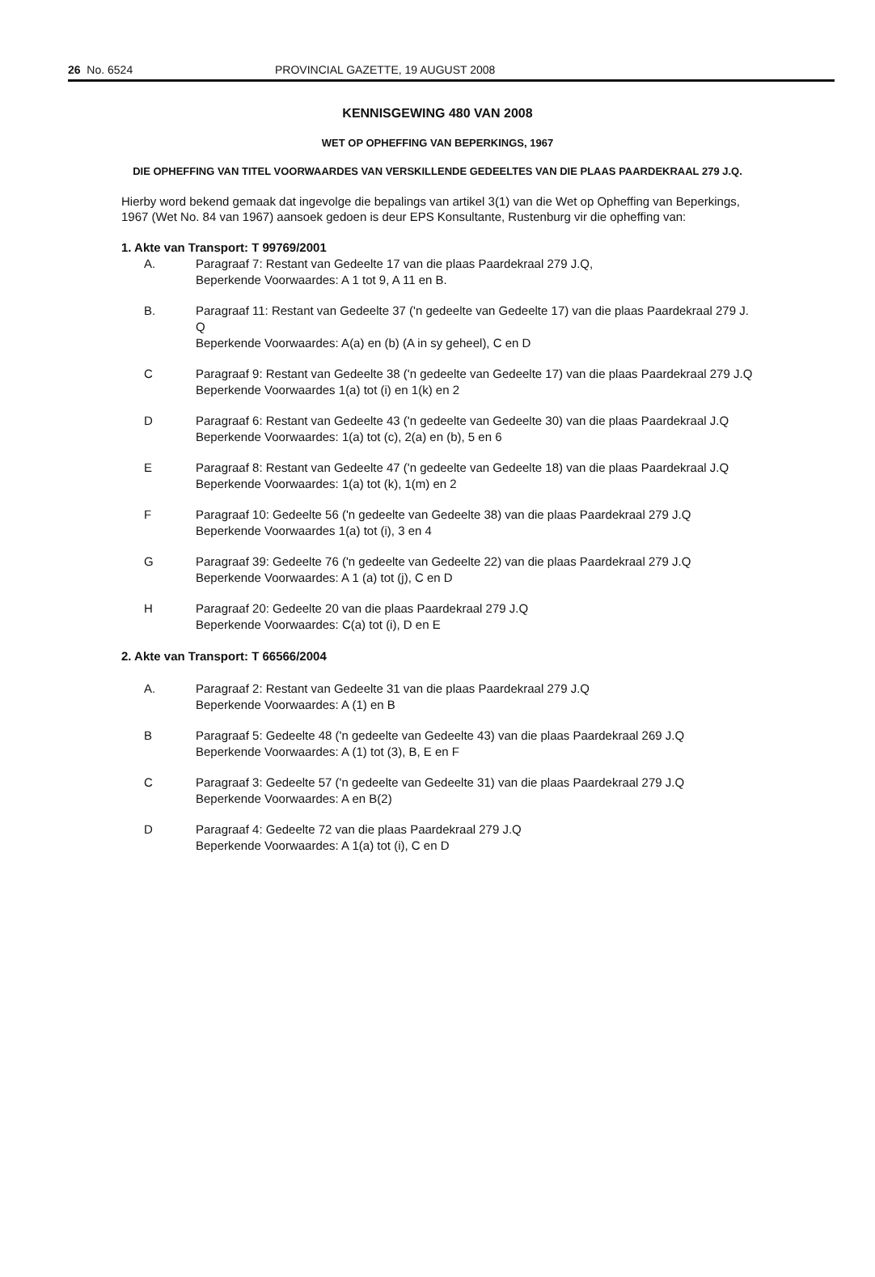26 No. 6524 PROVINCIAL GAZETTE, 19 AUGUST 2008
KENNISGEWING 480 VAN 2008
WET OP OPHEFFING VAN BEPERKINGS, 1967
DIE OPHEFFING VAN TITEL VOORWAARDES VAN VERSKILLENDE GEDEELTES VAN DIE PLAAS PAARDEKRAAL 279 J.Q.
Hierby word bekend gemaak dat ingevolge die bepalings van artikel 3(1) van die Wet op Opheffing van Beperkings, 1967 (Wet No. 84 van 1967) aansoek gedoen is deur EPS Konsultante, Rustenburg vir die opheffing van:
1. Akte van Transport: T 99769/2001
A. Paragraaf 7: Restant van Gedeelte 17 van die plaas Paardekraal 279 J.Q,
Beperkende Voorwaardes: A 1 tot 9, A 11 en B.
B. Paragraaf 11: Restant van Gedeelte 37 ('n gedeelte van Gedeelte 17) van die plaas Paardekraal 279 J. Q
Beperkende Voorwaardes: A(a) en (b) (A in sy geheel), C en D
C Paragraaf 9: Restant van Gedeelte 38 ('n gedeelte van Gedeelte 17) van die plaas Paardekraal 279 J.Q
Beperkende Voorwaardes 1(a) tot (i) en 1(k) en 2
D Paragraaf 6: Restant van Gedeelte 43 ('n gedeelte van Gedeelte 30) van die plaas Paardekraal J.Q
Beperkende Voorwaardes: 1(a) tot (c), 2(a) en (b), 5 en 6
E Paragraaf 8: Restant van Gedeelte 47 ('n gedeelte van Gedeelte 18) van die plaas Paardekraal J.Q
Beperkende Voorwaardes: 1(a) tot (k), 1(m) en 2
F Paragraaf 10: Gedeelte 56 ('n gedeelte van Gedeelte 38) van die plaas Paardekraal 279 J.Q
Beperkende Voorwaardes 1(a) tot (i), 3 en 4
G Paragraaf 39: Gedeelte 76 ('n gedeelte van Gedeelte 22) van die plaas Paardekraal 279 J.Q
Beperkende Voorwaardes: A 1 (a) tot (j), C en D
H Paragraaf 20: Gedeelte 20 van die plaas Paardekraal 279 J.Q
Beperkende Voorwaardes: C(a) tot (i), D en E
2. Akte van Transport: T 66566/2004
A. Paragraaf 2: Restant van Gedeelte 31 van die plaas Paardekraal 279 J.Q
Beperkende Voorwaardes: A (1) en B
B Paragraaf 5: Gedeelte 48 ('n gedeelte van Gedeelte 43) van die plaas Paardekraal 269 J.Q
Beperkende Voorwaardes: A (1) tot (3), B, E en F
C Paragraaf 3: Gedeelte 57 ('n gedeelte van Gedeelte 31) van die plaas Paardekraal 279 J.Q
Beperkende Voorwaardes: A en B(2)
D Paragraaf 4: Gedeelte 72 van die plaas Paardekraal 279 J.Q
Beperkende Voorwaardes: A 1(a) tot (i), C en D